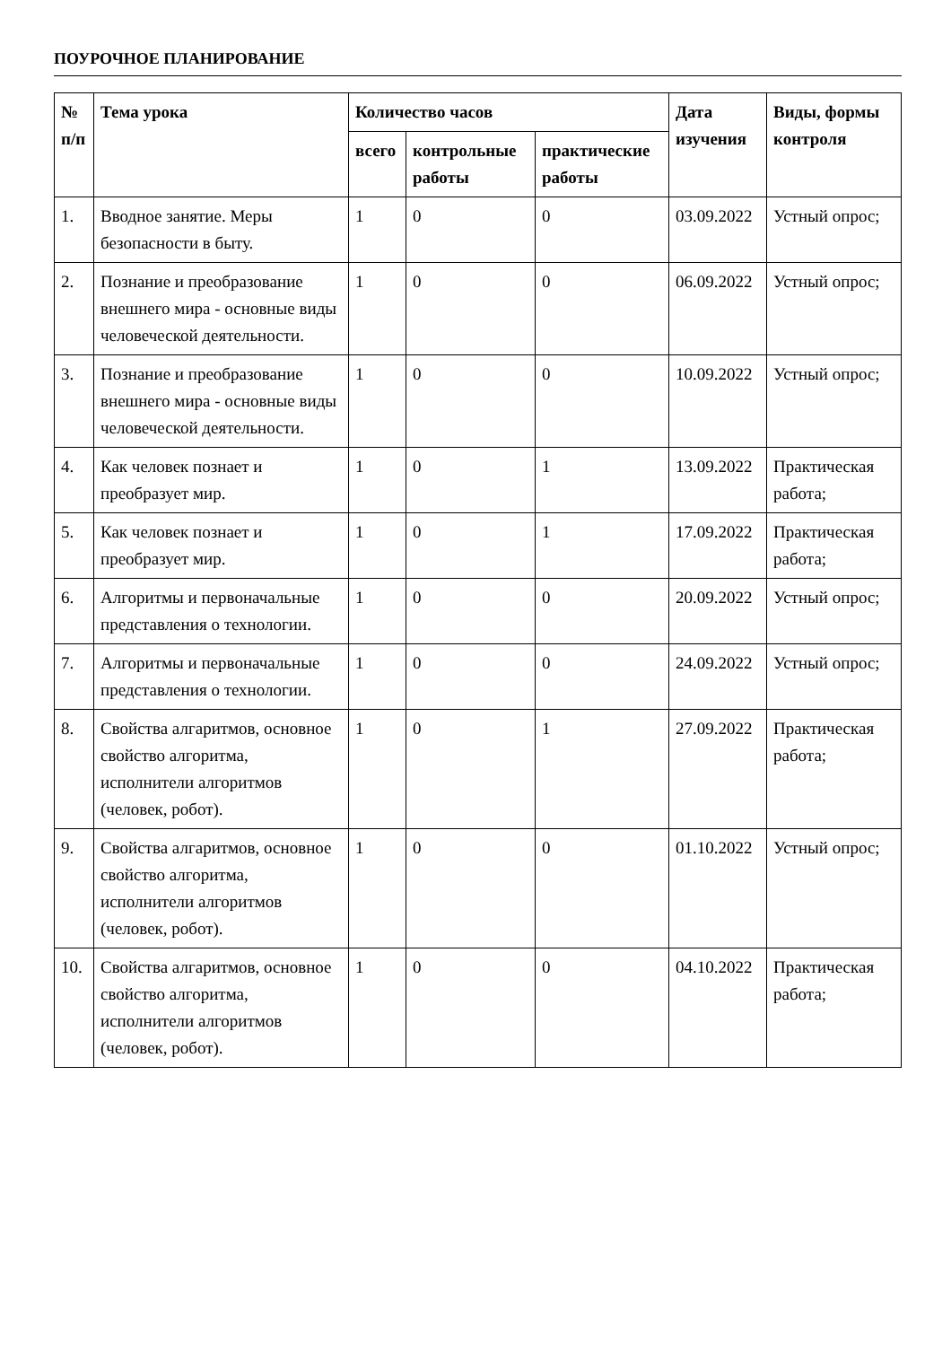ПОУРОЧНОЕ ПЛАНИРОВАНИЕ
| № п/п | Тема урока | Количество часов | | | Дата изучения | Виды, формы контроля |
| --- | --- | --- | --- | --- | --- | --- |
| | | всего | контрольные работы | практические работы | | |
| 1. | Вводное занятие. Меры безопасности в быту. | 1 | 0 | 0 | 03.09.2022 | Устный опрос; |
| 2. | Познание и преобразование внешнего мира - основные виды человеческой деятельности. | 1 | 0 | 0 | 06.09.2022 | Устный опрос; |
| 3. | Познание и преобразование внешнего мира - основные виды человеческой деятельности. | 1 | 0 | 0 | 10.09.2022 | Устный опрос; |
| 4. | Как человек познает и преобразует мир. | 1 | 0 | 1 | 13.09.2022 | Практическая работа; |
| 5. | Как человек познает и преобразует мир. | 1 | 0 | 1 | 17.09.2022 | Практическая работа; |
| 6. | Алгоритмы и первоначальные представления о технологии. | 1 | 0 | 0 | 20.09.2022 | Устный опрос; |
| 7. | Алгоритмы и первоначальные представления о технологии. | 1 | 0 | 0 | 24.09.2022 | Устный опрос; |
| 8. | Свойства алгаритмов, основное свойство алгоритма, исполнители алгоритмов (человек, робот). | 1 | 0 | 1 | 27.09.2022 | Практическая работа; |
| 9. | Свойства алгаритмов, основное свойство алгоритма, исполнители алгоритмов (человек, робот). | 1 | 0 | 0 | 01.10.2022 | Устный опрос; |
| 10. | Свойства алгаритмов, основное свойство алгоритма, исполнители алгоритмов (человек, робот). | 1 | 0 | 0 | 04.10.2022 | Практическая работа; |